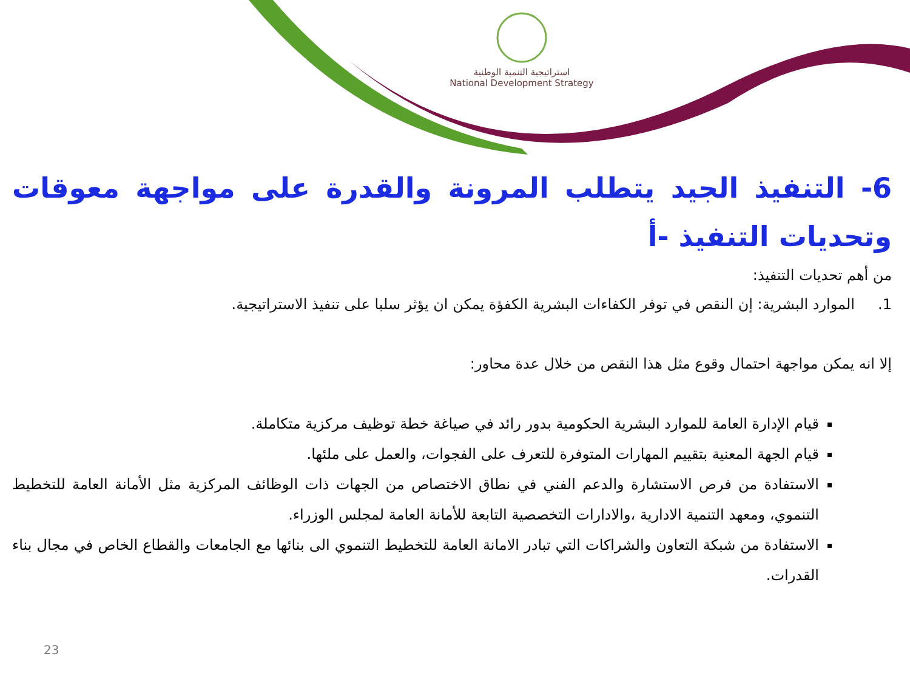استراتيجية التنمية الوطنية
National Development Strategy
6- التنفيذ الجيد يتطلب المرونة والقدرة على مواجهة معوقات وتحديات التنفيذ -أ
من أهم تحديات التنفيذ:
1. الموارد البشرية: إن النقص في توفر الكفاءات البشرية الكفؤة يمكن ان يؤثر سلبا على تنفيذ الاستراتيجية.
إلا انه يمكن مواجهة احتمال وقوع مثل هذا النقص من خلال عدة محاور:
قيام الإدارة العامة للموارد البشرية الحكومية بدور رائد في صياغة خطة توظيف مركزية متكاملة.
قيام الجهة المعنية بتقييم المهارات المتوفرة للتعرف على الفجوات، والعمل على ملئها.
الاستفادة من فرص الاستشارة والدعم الفني في نطاق الاختصاص من الجهات ذات الوظائف المركزية مثل الأمانة العامة للتخطيط التنموي، ومعهد التنمية الادارية ،والادارات التخصصية التابعة للأمانة العامة لمجلس الوزراء.
الاستفادة من شبكة التعاون والشراكات التي تبادر الامانة العامة للتخطيط التنموي الى بنائها مع الجامعات والقطاع الخاص في مجال بناء القدرات.
23